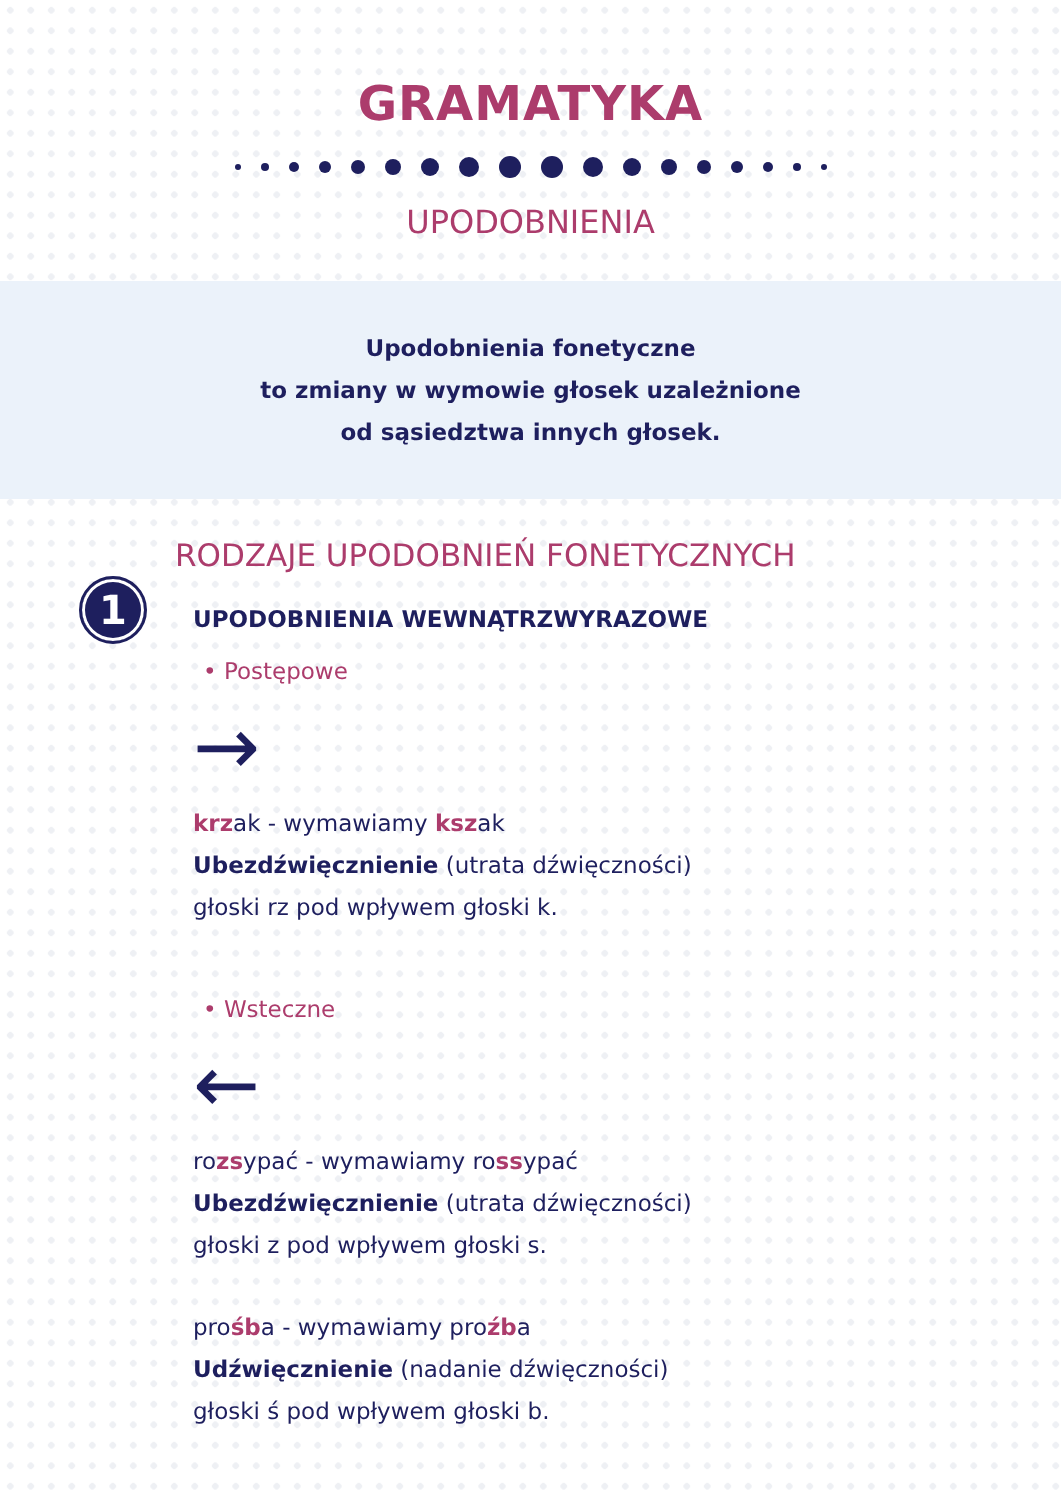GRAMATYKA
UPODOBNIENIA
Upodobnienia fonetyczne
to zmiany w wymowie głosek uzależnione
od sąsiedztwa innych głosek.
RODZAJE UPODOBNIEŃ FONETYCZNYCH
1
UPODOBNIENIA WEWNĄTRZWYRAZOWE
• Postępowe
→
krzak - wymawiamy kszak
Ubezdźwięcznienie (utrata dźwięczności)
głoski rz pod wpływem głoski k.
• Wsteczne
←
rozsypać - wymawiamy rossypać
Ubezdźwięcznienie (utrata dźwięczności)
głoski z pod wpływem głoski s.
prośba - wymawiamy proźba
Udźwięcznienie (nadanie dźwięczności)
głoski ś pod wpływem głoski b.